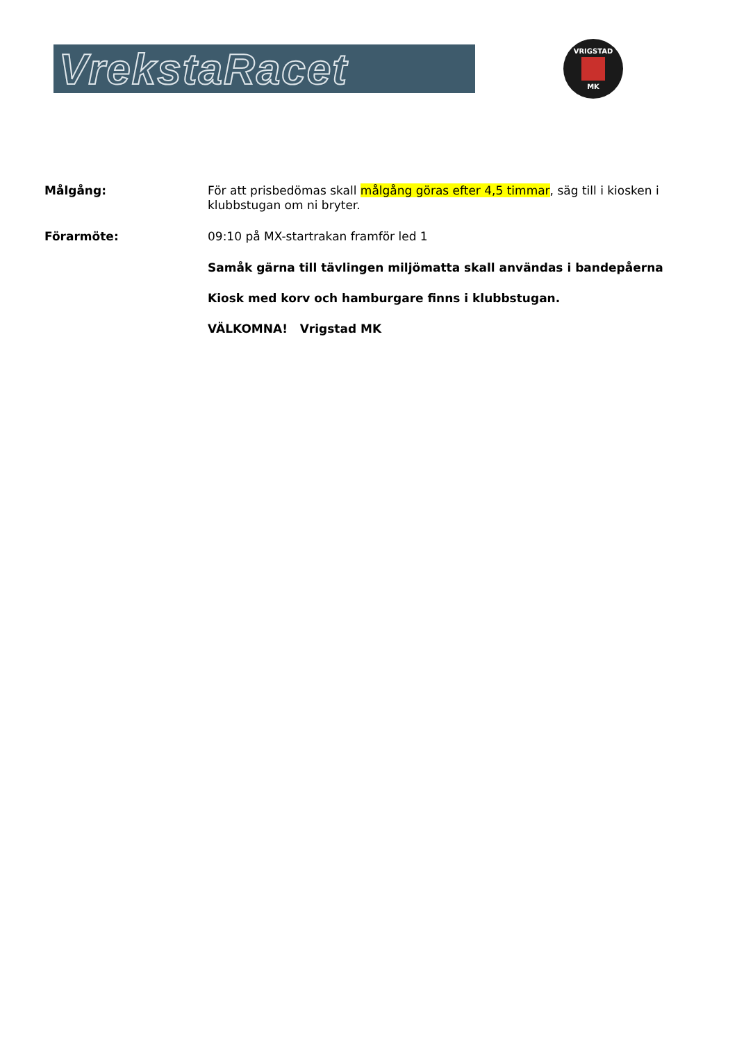VrekstaRacet
VRIGSTAD
MK
Målgång:
För att prisbedömas skall målgång göras efter 4,5 timmar, säg till i kiosken i klubbstugan om ni bryter.
Förarmöte:
09:10 på MX-startrakan framför led 1
Samåk gärna till tävlingen miljömatta skall användas i bandepåerna
Kiosk med korv och hamburgare finns i klubbstugan.
VÄLKOMNA! Vrigstad MK